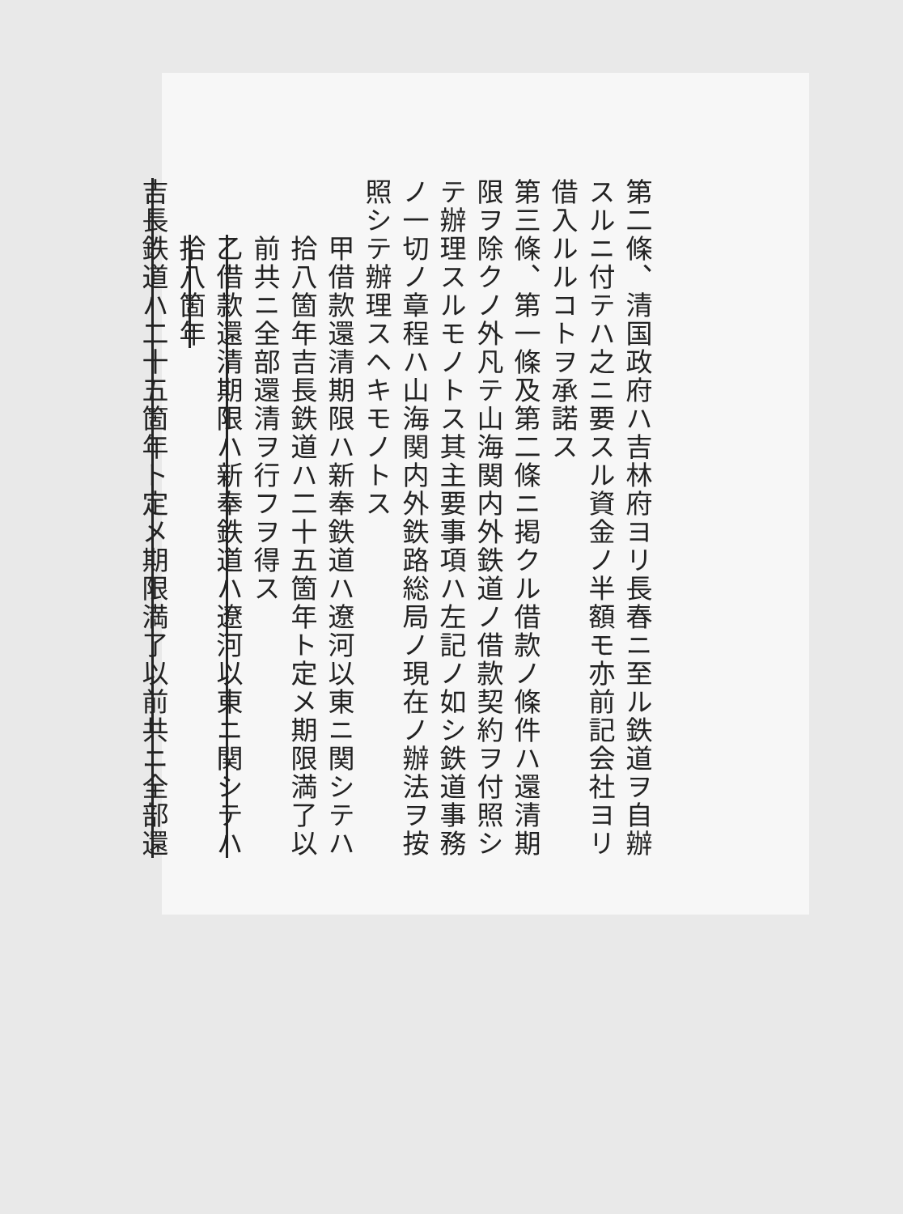第二條、清国政府ハ吉林府ヨリ長春ニ至ル鉄道ヲ自辦スルニ付テハ之ニ要スル資金ノ半額モ亦前記会社ヨリ借入ルルコトヲ承諾ス
第三條、第一條及第二條ニ掲クル借款ノ條件ハ還清期限ヲ除クノ外凡テ山海関内外鉄道ノ借款契約ヲ付照シテ辦理スルモノトス其主要事項ハ左記ノ如シ鉄道事務ノ一切ノ章程ハ山海関内外鉄路総局ノ現在ノ辦法ヲ按照シテ辦理スヘキモノトス
甲借款還清期限ハ新奉鉄道ハ遼河以東ニ関シテハ拾八箇年吉長鉄道ハ二十五箇年ト定メ期限満了以前共ニ全部還清ヲ行フヲ得ス
乙借款還清期限ハ新奉鉄道ハ遼河以東ニ関シテハ拾八箇年
吉長鉄道ハ二十五箇年ト定メ期限満了以前共ニ全部還